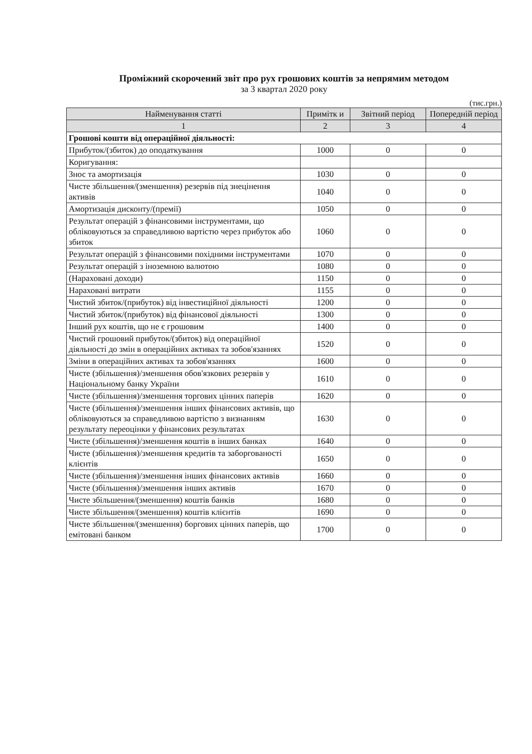Проміжний скорочений звіт про рух грошових коштів за непрямим методом
за 3 квартал 2020 року
(тис.грн.)
| Найменування статті | Примітк и | Звітний період | Попередній період |
| --- | --- | --- | --- |
| 1 | 2 | 3 | 4 |
| Грошові кошти від операційної діяльності: | | | |
| Прибуток/(збиток) до оподаткування | 1000 | 0 | 0 |
| Коригування: | | | |
| Знос та амортизація | 1030 | 0 | 0 |
| Чисте збільшення/(зменшення) резервів під знецінення активів | 1040 | 0 | 0 |
| Амортизація дисконту/(премії) | 1050 | 0 | 0 |
| Результат операцій з фінансовими інструментами, що обліковуються за справедливою вартістю через прибуток або збиток | 1060 | 0 | 0 |
| Результат операцій з фінансовими похідними інструментами | 1070 | 0 | 0 |
| Результат операцій з іноземною валютою | 1080 | 0 | 0 |
| (Нараховані доходи) | 1150 | 0 | 0 |
| Нараховані витрати | 1155 | 0 | 0 |
| Чистий збиток/(прибуток) від інвестиційної діяльності | 1200 | 0 | 0 |
| Чистий збиток/(прибуток) від фінансової діяльності | 1300 | 0 | 0 |
| Інший рух коштів, що не є грошовим | 1400 | 0 | 0 |
| Чистий грошовий прибуток/(збиток) від операційної діяльності до змін в операційних активах та зобов'язаннях | 1520 | 0 | 0 |
| Зміни в операційних активах та зобов'язаннях | 1600 | 0 | 0 |
| Чисте (збільшення)/зменшення обов'язкових резервів у Національному банку України | 1610 | 0 | 0 |
| Чисте (збільшення)/зменшення торгових цінних паперів | 1620 | 0 | 0 |
| Чисте (збільшення)/зменшення інших фінансових активів, що обліковуються за справедливою вартістю з визнанням результату переоцінки у фінансових результатах | 1630 | 0 | 0 |
| Чисте (збільшення)/зменшення коштів в інших банках | 1640 | 0 | 0 |
| Чисте (збільшення)/зменшення кредитів та заборгованості клієнтів | 1650 | 0 | 0 |
| Чисте (збільшення)/зменшення інших фінансових активів | 1660 | 0 | 0 |
| Чисте (збільшення)/зменшення інших активів | 1670 | 0 | 0 |
| Чисте збільшення/(зменшення) коштів банків | 1680 | 0 | 0 |
| Чисте збільшення/(зменшення) коштів клієнтів | 1690 | 0 | 0 |
| Чисте збільшення/(зменшення) боргових цінних паперів, що емітовані банком | 1700 | 0 | 0 |